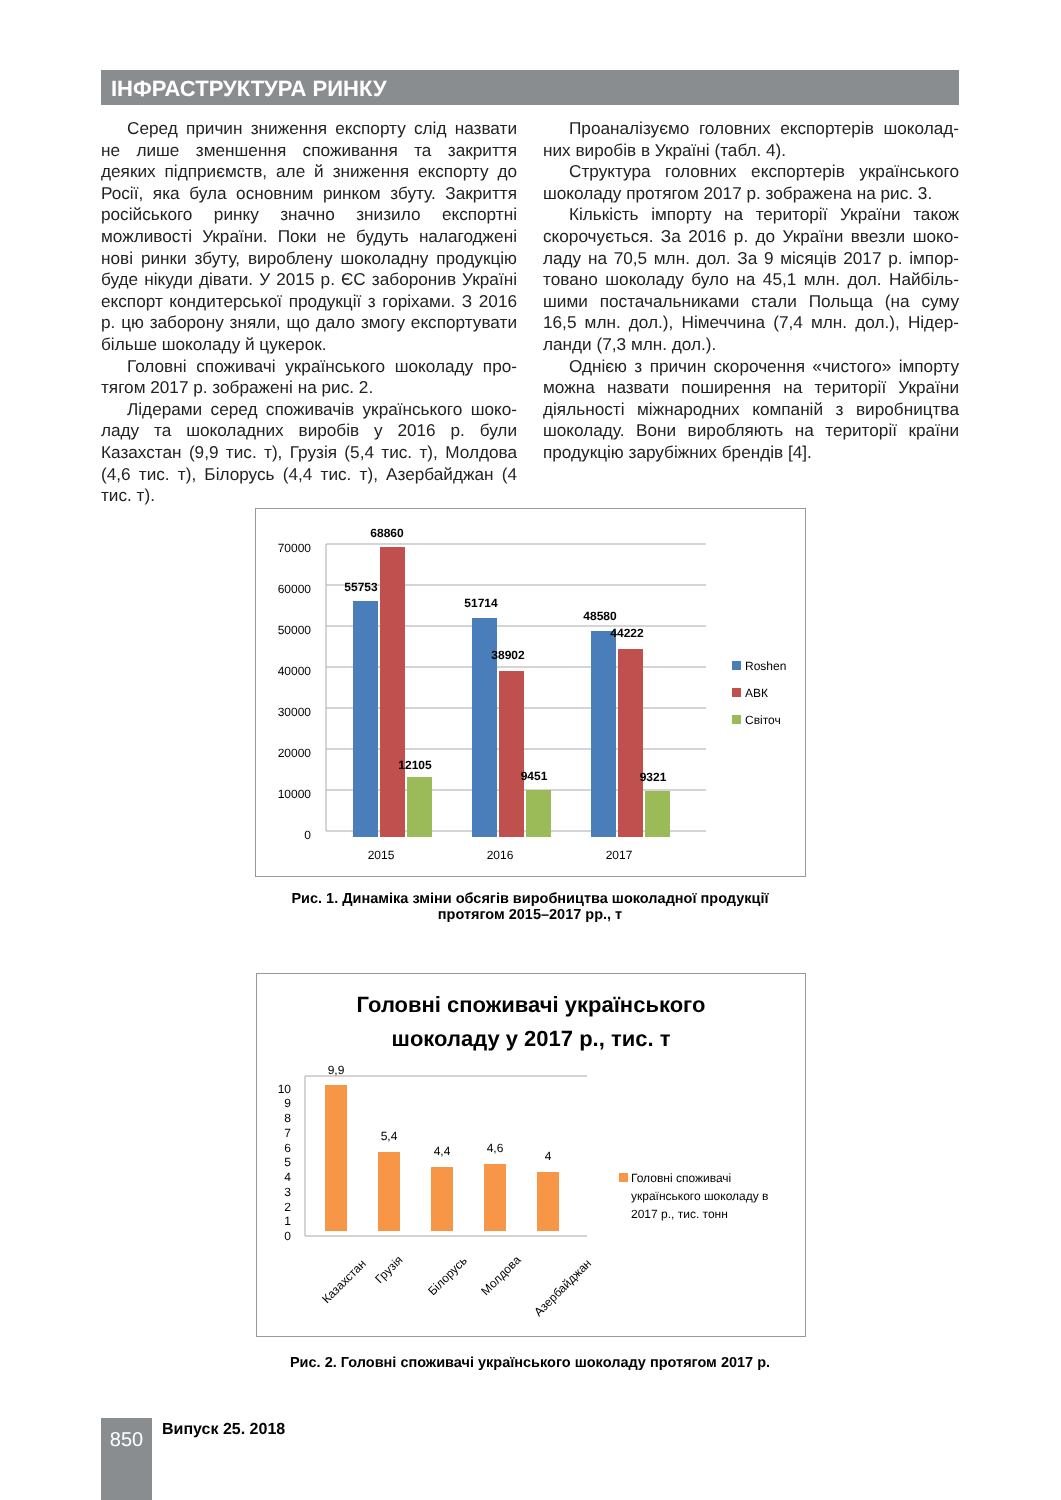ІНФРАСТРУКТУРА РИНКУ
Серед причин зниження експорту слід назвати не лише зменшення споживання та закриття деяких під­приємств, але й зниження експорту до Росії, яка була основним ринком збуту. Закриття російського ринку значно знизило експортні можливості України. Поки не будуть налагоджені нові ринки збуту, вироблену шоколадну продукцію буде нікуди дівати. У 2015 р. ЄС заборонив Україні експорт кондитерської продук­ції з горіхами. З 2016 р. цю заборону зняли, що дало змогу експортувати більше шоколаду й цукерок.
Головні споживачі українського шоколаду про­тягом 2017 р. зображені на рис. 2.
Лідерами серед споживачів українського шоко­ладу та шоколадних виробів у 2016 р. були Казахстан (9,9 тис. т), Грузія (5,4 тис. т), Молдова (4,6 тис. т), Білорусь (4,4 тис. т), Азербайджан (4 тис. т).
Проаналізуємо головних експортерів шоколад­них виробів в Україні (табл. 4).
Структура головних експортерів українського шоколаду протягом 2017 р. зображена на рис. 3.
Кількість імпорту на території України також скорочується. За 2016 р. до України ввезли шоко­ладу на 70,5 млн. дол. За 9 місяців 2017 р. імпор­товано шоколаду було на 45,1 млн. дол. Найбіль­шими постачальниками стали Польща (на суму 16,5 млн. дол.), Німеччина (7,4 млн. дол.), Нідер­ланди (7,3 млн. дол.).
Однією з причин скорочення «чистого» імпорту можна назвати поширення на території України діяльності міжнародних компаній з виробництва шоколаду. Вони виробляють на території країни продукцію зарубіжних брендів [4].
0
10000
20000
30000
40000
50000
60000
70000
68860
55753
51714
38902
12105
9451
48580
44222
9321
2015
2016
2017
Roshen
АВК
Світоч
Рис. 1. Динаміка зміни обсягів виробництва шоколадної продукції
протягом 2015–2017 рр., т
Головні споживачі українського
шоколаду у 2017 р., тис. т
0
1
2
3
4
5
6
7
8
9
10
9,9
5,4
4,4
4,6
4
Казахстан
Грузія
Білорусь
Молдова
Азербайджан
Головні споживачі
українського шоколаду в
2017 р., тис. тонн
Рис. 2. Головні споживачі українського шоколаду протягом 2017 р.
850 Випуск 25. 2018